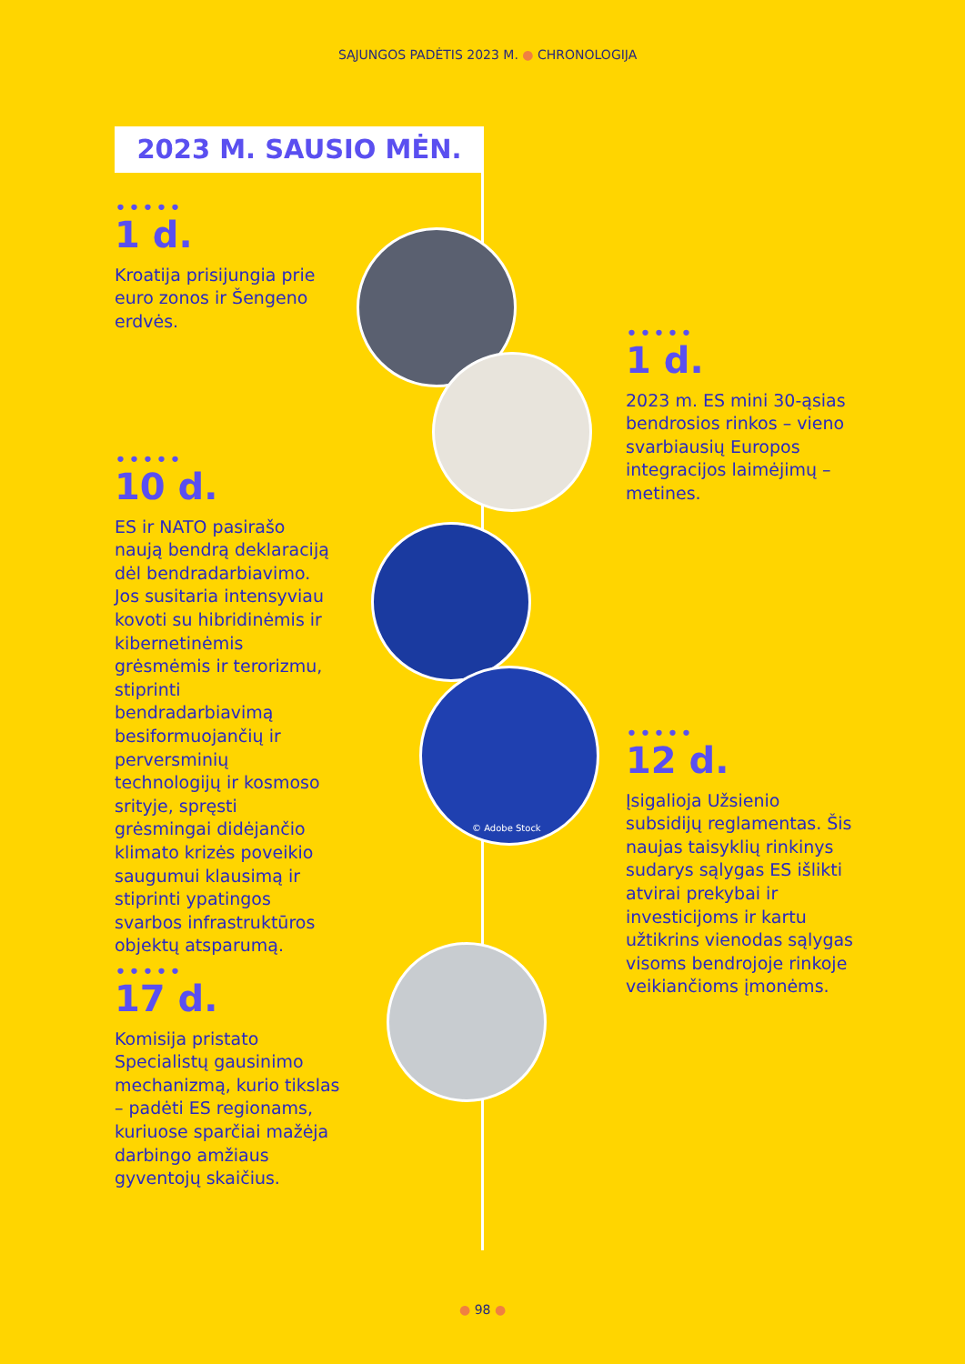SĄJUNGOS PADĖTIS 2023 M. ● CHRONOLOGIJA
2023 M. SAUSIO MĖN.
•••••
1 d.
Kroatija prisijungia prie euro zonos ir Šengeno erdvės.
•••••
1 d.
2023 m. ES mini 30-ąsias bendrosios rinkos – vieno svarbiausių Europos integracijos laimėjimų – metines.
•••••
10 d.
ES ir NATO pasirašo naują bendrą deklaraciją dėl bendradarbiavimo. Jos susitaria intensyviau kovoti su hibridinėmis ir kibernetinėmis grėsmėmis ir terorizmu, stiprinti bendradarbiavimą besiformuojančių ir perversminių technologijų ir kosmoso srityje, spręsti grėsmingai didėjančio klimato krizės poveikio saugumui klausimą ir stiprinti ypatingos svarbos infrastruktūros objektų atsparumą.
•••••
12 d.
Įsigalioja Užsienio subsidijų reglamentas. Šis naujas taisyklių rinkinys sudarys sąlygas ES išlikti atvirai prekybai ir investicijoms ir kartu užtikrins vienodas sąlygas visoms bendrojoje rinkoje veikiančioms įmonėms.
•••••
17 d.
Komisija pristato Specialistų gausinimo mechanizmą, kurio tikslas – padėti ES regionams, kuriuose sparčiai mažėja darbingo amžiaus gyventojų skaičius.
© Adobe Stock
● 98 ●